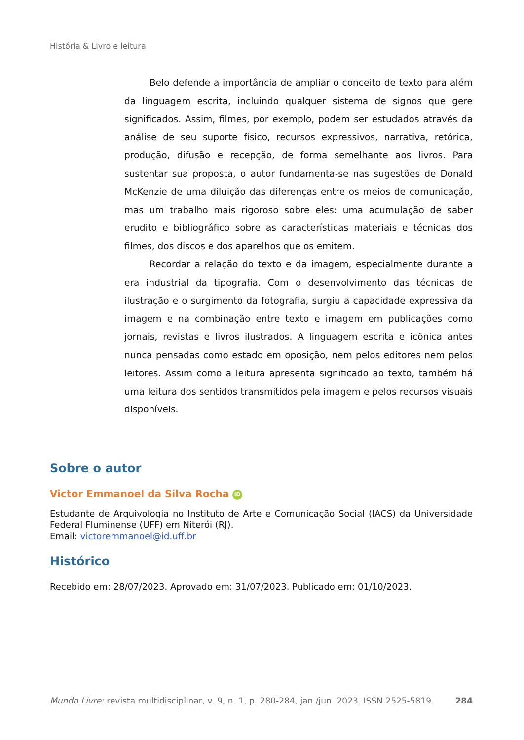História & Livro e leitura
Belo defende a importância de ampliar o conceito de texto para além da linguagem escrita, incluindo qualquer sistema de signos que gere significados. Assim, filmes, por exemplo, podem ser estudados através da análise de seu suporte físico, recursos expressivos, narrativa, retórica, produção, difusão e recepção, de forma semelhante aos livros. Para sustentar sua proposta, o autor fundamenta-se nas sugestões de Donald McKenzie de uma diluição das diferenças entre os meios de comunicação, mas um trabalho mais rigoroso sobre eles: uma acumulação de saber erudito e bibliográfico sobre as características materiais e técnicas dos filmes, dos discos e dos aparelhos que os emitem.
Recordar a relação do texto e da imagem, especialmente durante a era industrial da tipografia. Com o desenvolvimento das técnicas de ilustração e o surgimento da fotografia, surgiu a capacidade expressiva da imagem e na combinação entre texto e imagem em publicações como jornais, revistas e livros ilustrados. A linguagem escrita e icônica antes nunca pensadas como estado em oposição, nem pelos editores nem pelos leitores. Assim como a leitura apresenta significado ao texto, também há uma leitura dos sentidos transmitidos pela imagem e pelos recursos visuais disponíveis.
Sobre o autor
Victor Emmanoel da Silva Rocha iD
Estudante de Arquivologia no Instituto de Arte e Comunicação Social (IACS) da Universidade Federal Fluminense (UFF) em Niterói (RJ).
Email: victoremmanoel@id.uff.br
Histórico
Recebido em: 28/07/2023. Aprovado em: 31/07/2023. Publicado em: 01/10/2023.
Mundo Livre: revista multidisciplinar, v. 9, n. 1, p. 280-284, jan./jun. 2023. ISSN 2525-5819. 284